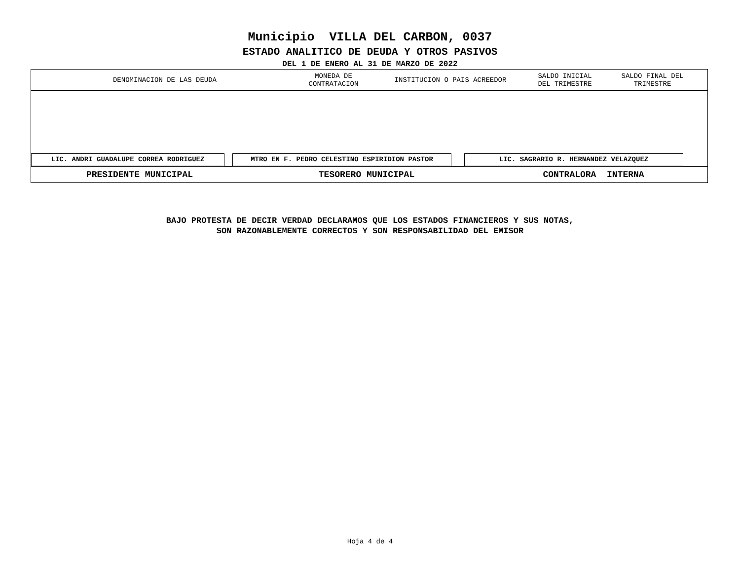Municipio VILLA DEL CARBON, 0037
ESTADO ANALITICO DE DEUDA Y OTROS PASIVOS
DEL 1 DE ENERO AL 31 DE MARZO DE 2022
| DENOMINACION DE LAS DEUDA | MONEDA DE CONTRATACION | INSTITUCION O PAIS ACREEDOR | SALDO INICIAL DEL TRIMESTRE | SALDO FINAL DEL TRIMESTRE |
| --- | --- | --- | --- | --- |
LIC. ANDRI GUADALUPE CORREA RODRIGUEZ MTRO EN F. PEDRO CELESTINO ESPIRIDION PASTOR LIC. SAGRARIO R. HERNANDEZ VELAZQUEZ
PRESIDENTE MUNICIPAL TESORERO MUNICIPAL CONTRALORA INTERNA
BAJO PROTESTA DE DECIR VERDAD DECLARAMOS QUE LOS ESTADOS FINANCIEROS Y SUS NOTAS,
SON RAZONABLEMENTE CORRECTOS Y SON RESPONSABILIDAD DEL EMISOR
Hoja 4 de 4